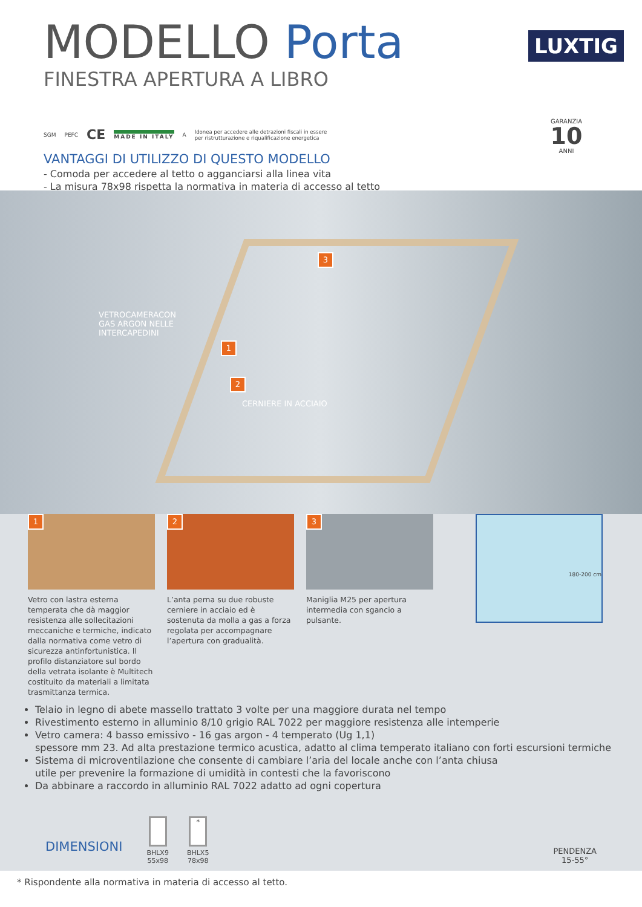MODELLO Porta
FINESTRA APERTURA A LIBRO
LUXTIG
SGM PEFC CE MADE IN ITALY A Idonea per accedere alle detrazioni fiscali in essere
per ristrutturazione e riqualificazione energetica
VANTAGGI DI UTILIZZO DI QUESTO MODELLO
- Comoda per accedere al tetto o agganciarsi alla linea vita
- La misura 78x98 rispetta la normativa in materia di accesso al tetto
GARANZIA
10
ANNI
VETROCAMERACON
GAS ARGON NELLE
INTERCAPEDINI
1
2
CERNIERE IN ACCIAIO
3
1
Vetro con lastra esterna temperata che dà maggior resistenza alle sollecitazioni meccaniche e termiche, indicato dalla normativa come vetro di sicurezza antinfortunistica. Il profilo distanziatore sul bordo della vetrata isolante è Multitech costituito da materiali a limitata trasmittanza termica.
2
L’anta perna su due robuste cerniere in acciaio ed è sostenuta da molla a gas a forza regolata per accompagnare l’apertura con gradualità.
3
Maniglia M25 per apertura intermedia con sgancio a pulsante.
180-200 cm
Telaio in legno di abete massello trattato 3 volte per una maggiore durata nel tempo
Rivestimento esterno in alluminio 8/10 grigio RAL 7022 per maggiore resistenza alle intemperie
Vetro camera: 4 basso emissivo - 16 gas argon - 4 temperato (Ug 1,1)
spessore mm 23. Ad alta prestazione termico acustica, adatto al clima temperato italiano con forti escursioni termiche
Sistema di microventilazione che consente di cambiare l’aria del locale anche con l’anta chiusa
utile per prevenire la formazione di umidità in contesti che la favoriscono
Da abbinare a raccordo in alluminio RAL 7022 adatto ad ogni copertura
DIMENSIONI
BHLX9
55x98
*
BHLX5
78x98
PENDENZA
15-55°
* Rispondente alla normativa in materia di accesso al tetto.